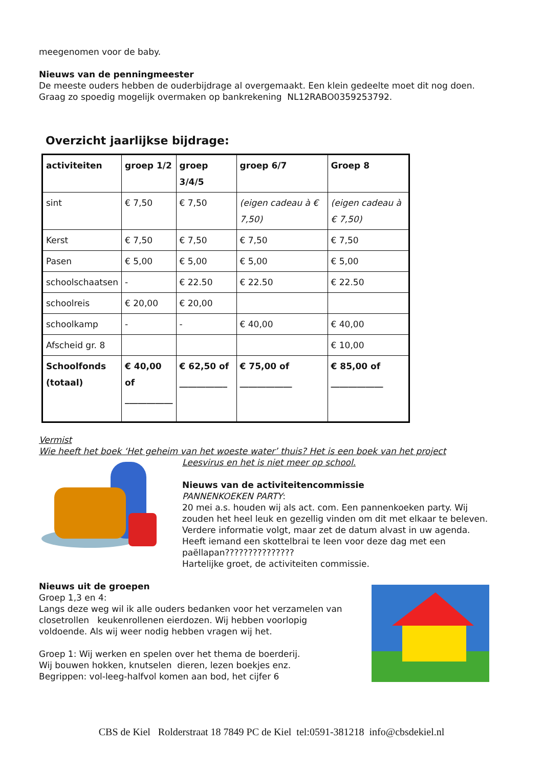meegenomen voor de baby.
Nieuws van de penningmeester
De meeste ouders hebben de ouderbijdrage al overgemaakt. Een klein gedeelte moet dit nog doen. Graag zo spoedig mogelijk overmaken op bankrekening NL12RABO0359253792.
Overzicht jaarlijkse bijdrage:
| activiteiten | groep 1/2 | groep 3/4/5 | groep 6/7 | Groep 8 |
| --- | --- | --- | --- | --- |
| sint | € 7,50 | € 7,50 | (eigen cadeau à € 7,50) | (eigen cadeau à € 7,50) |
| Kerst | € 7,50 | € 7,50 | € 7,50 | € 7,50 |
| Pasen | € 5,00 | € 5,00 | € 5,00 | € 5,00 |
| schoolschaatsen | - | € 22.50 | € 22.50 | € 22.50 |
| schoolreis | € 20,00 | € 20,00 | | |
| schoolkamp | - | - | € 40,00 | € 40,00 |
| Afscheid gr. 8 | | | | € 10,00 |
| Schoolfonds (totaal) | € 40,00 of ___________ | € 62,50 of ___________ | € 75,00 of ____________ | € 85,00 of ____________ |
Vermist
Wie heeft het boek ‘Het geheim van het woeste water’ thuis? Het is een boek van het project
Leesvirus en het is niet meer op school.
Nieuws van de activiteitencommissie
PANNENKOEKEN PARTY:
20 mei a.s. houden wij als act. com. Een pannenkoeken party. Wij zouden het heel leuk en gezellig vinden om dit met elkaar te beleven.
Verdere informatie volgt, maar zet de datum alvast in uw agenda.
Heeft iemand een skottelbrai te leen voor deze dag met een paëllapan???????????????
Hartelijke groet, de activiteiten commissie.
Nieuws uit de groepen
Groep 1,3 en 4:
Langs deze weg wil ik alle ouders bedanken voor het verzamelen van closetrollen keukenrollenen eierdozen. Wij hebben voorlopig voldoende. Als wij weer nodig hebben vragen wij het.
Groep 1: Wij werken en spelen over het thema de boerderij.
Wij bouwen hokken, knutselen dieren, lezen boekjes enz.
Begrippen: vol-leeg-halfvol komen aan bod, het cijfer 6
CBS de Kiel Rolderstraat 18 7849 PC de Kiel tel:0591-381218 info@cbsdekiel.nl